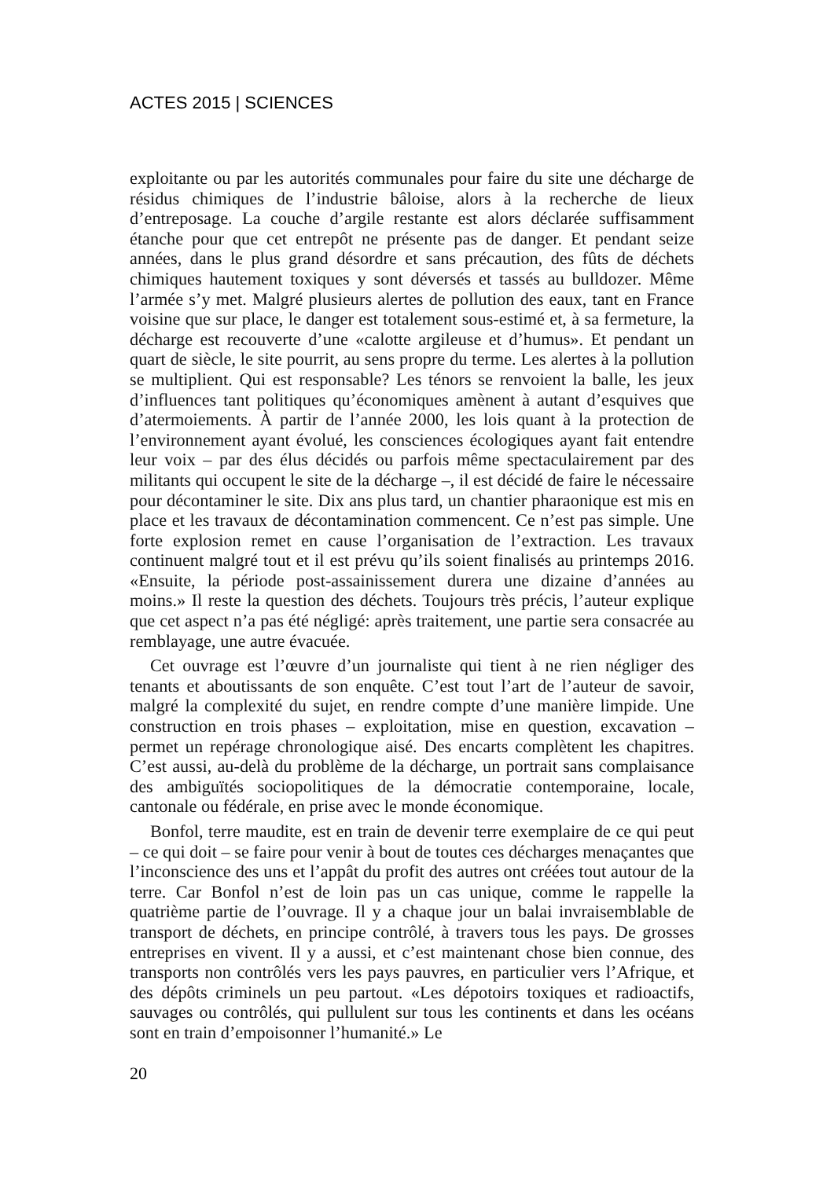ACTES 2015 | SCIENCES
exploitante ou par les autorités communales pour faire du site une décharge de résidus chimiques de l’industrie bâloise, alors à la recherche de lieux d’entreposage. La couche d’argile restante est alors déclarée suffisamment étanche pour que cet entrepôt ne présente pas de danger. Et pendant seize années, dans le plus grand désordre et sans précaution, des fûts de déchets chimiques hautement toxiques y sont déversés et tassés au bulldozer. Même l’armée s’y met. Malgré plusieurs alertes de pollution des eaux, tant en France voisine que sur place, le danger est totalement sous-estimé et, à sa fermeture, la décharge est recouverte d’une «calotte argileuse et d’humus». Et pendant un quart de siècle, le site pourrit, au sens propre du terme. Les alertes à la pollution se multiplient. Qui est responsable? Les ténors se renvoient la balle, les jeux d’influences tant politiques qu’économiques amènent à autant d’esquives que d’atermoiements. À partir de l’année 2000, les lois quant à la protection de l’environnement ayant évolué, les consciences écologiques ayant fait entendre leur voix – par des élus décidés ou parfois même spectaculairement par des militants qui occupent le site de la décharge –, il est décidé de faire le nécessaire pour décontaminer le site. Dix ans plus tard, un chantier pharaonique est mis en place et les travaux de décontamination commencent. Ce n’est pas simple. Une forte explosion remet en cause l’organisation de l’extraction. Les travaux continuent malgré tout et il est prévu qu’ils soient finalisés au printemps 2016. «Ensuite, la période post-assainissement durera une dizaine d’années au moins.» Il reste la question des déchets. Toujours très précis, l’auteur explique que cet aspect n’a pas été négligé: après traitement, une partie sera consacrée au remblayage, une autre évacuée.
Cet ouvrage est l’œuvre d’un journaliste qui tient à ne rien négliger des tenants et aboutissants de son enquête. C’est tout l’art de l’auteur de savoir, malgré la complexité du sujet, en rendre compte d’une manière limpide. Une construction en trois phases – exploitation, mise en question, excavation – permet un repérage chronologique aisé. Des encarts complètent les chapitres. C’est aussi, au-delà du problème de la décharge, un portrait sans complaisance des ambiguïtés sociopolitiques de la démocratie contemporaine, locale, cantonale ou fédérale, en prise avec le monde économique.
Bonfol, terre maudite, est en train de devenir terre exemplaire de ce qui peut – ce qui doit – se faire pour venir à bout de toutes ces décharges menaçantes que l’inconscience des uns et l’appât du profit des autres ont créées tout autour de la terre. Car Bonfol n’est de loin pas un cas unique, comme le rappelle la quatrième partie de l’ouvrage. Il y a chaque jour un balai invraisemblable de transport de déchets, en principe contrôlé, à travers tous les pays. De grosses entreprises en vivent. Il y a aussi, et c’est maintenant chose bien connue, des transports non contrôlés vers les pays pauvres, en particulier vers l’Afrique, et des dépôts criminels un peu partout. «Les dépotoirs toxiques et radioactifs, sauvages ou contrôlés, qui pullulent sur tous les continents et dans les océans sont en train d’empoisonner l’humanité.» Le
20